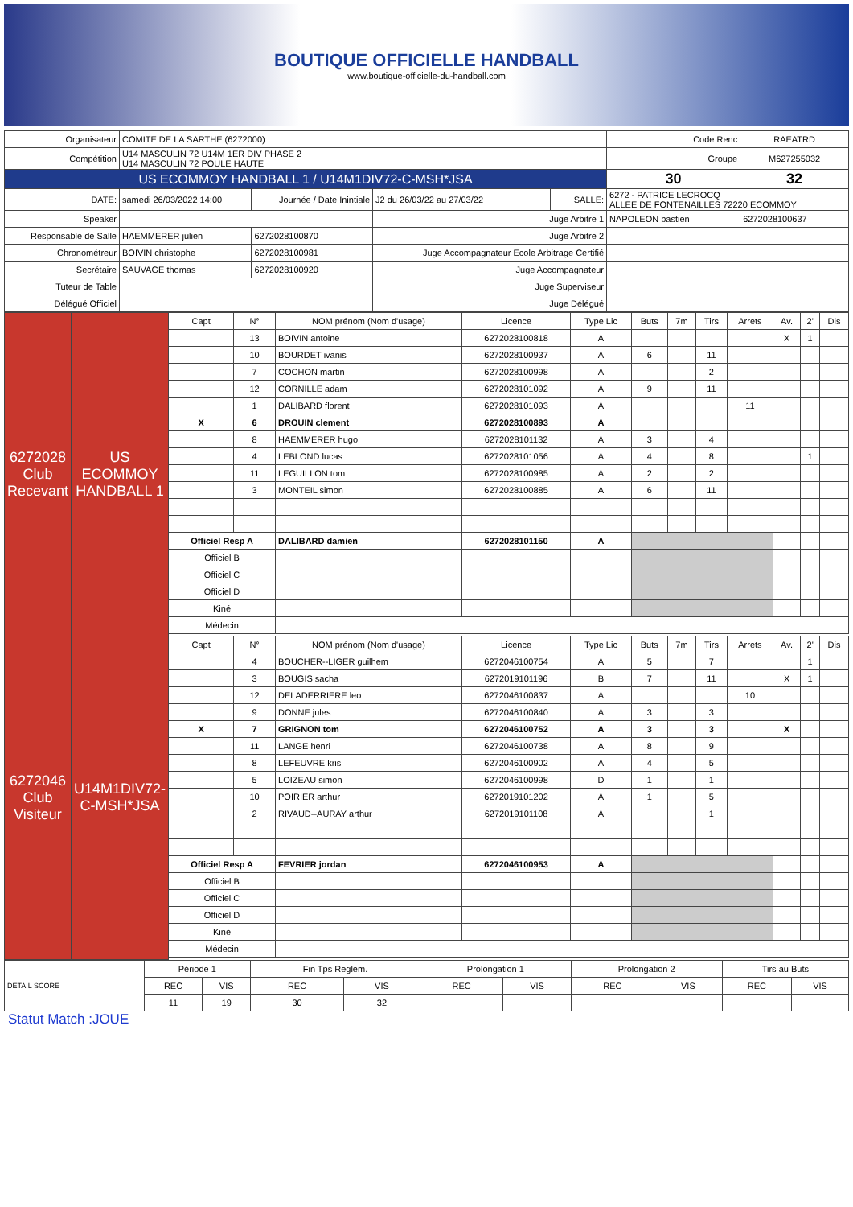BOUTIQUE OFFICIELLE HANDBALL
www.boutique-officielle-du-handball.com
| Organisateur | COMITE DE LA SARTHE (6272000) | | | | | Code Renc | RAEATRD |
| Compétition | U14 MASCULIN 72 U14M 1ER DIV PHASE 2 U14 MASCULIN 72 POULE HAUTE | | | | | Groupe | M627255032 |
| US ECOMMOY HANDBALL 1 / U14M1DIV72-C-MSH*JSA | | | | | | 30 | 32 |
| DATE: | samedi 26/03/2022 14:00 | Journée / Date Inintiale | J2 du 26/03/22 au 27/03/22 | SALLE: | 6272 - PATRICE LECROCQ ALLEE DE FONTENAILLES 72220 ECOMMOY | | |
| Speaker | | | Juge Arbitre 1 | | NAPOLEON bastien | | 6272028100637 |
| Responsable de Salle | HAEMMERER julien | 6272028100870 | Juge Arbitre 2 | | | | |
| Chronométreur | BOIVIN christophe | 6272028100981 | Juge Accompagnateur Ecole Arbitrage Certifié | | | | |
| Secrétaire | SAUVAGE thomas | 6272028100920 | Juge Accompagnateur | | | | |
| Tuteur de Table | | | Juge Superviseur | | | | |
| Délégué Officiel | | | Juge Délégué | | | | |
| 6272028 Club Recevant | US ECOMMOY HANDBALL 1 | Capt | N° | NOM prénom (Nom d'usage) | Licence | Type Lic | Buts | 7m | Tirs | Arrets | Av. | 2' | Dis |
| | | | 13 | BOIVIN antoine | 6272028100818 | A | | | | | X | 1 | |
| | | | 10 | BOURDET ivanis | 6272028100937 | A | 6 | | 11 | | | | |
| | | | 7 | COCHON martin | 6272028100998 | A | | | 2 | | | | |
| | | | 12 | CORNILLE adam | 6272028101092 | A | 9 | | 11 | | | | |
| | | | 1 | DALIBARD florent | 6272028101093 | A | | | | 11 | | | |
| | | X | 6 | DROUIN clement | 6272028100893 | A | | | | | | | |
| | | | 8 | HAEMMERER hugo | 6272028101132 | A | 3 | | 4 | | | | |
| | | | 4 | LEBLOND lucas | 6272028101056 | A | 4 | | 8 | | | 1 | |
| | | | 11 | LEGUILLON tom | 6272028100985 | A | 2 | | 2 | | | | |
| | | | 3 | MONTEIL simon | 6272028100885 | A | 6 | | 11 | | | | |
| | | Officiel Resp A | | DALIBARD damien | 6272028101150 | A | | | | | | | |
| | | Officiel B | | | | | | | | | | | |
| | | Officiel C | | | | | | | | | | | |
| | | Officiel D | | | | | | | | | | | |
| | | Kiné | | | | | | | | | | | |
| | | Médecin | | | | | | | | | | | |
| 6272046 Club Visiteur | U14M1DIV72-C-MSH*JSA | Capt | N° | NOM prénom (Nom d'usage) | Licence | Type Lic | Buts | 7m | Tirs | Arrets | Av. | 2' | Dis |
| | | | 4 | BOUCHER--LIGER guilhem | 6272046100754 | A | 5 | | 7 | | | 1 | |
| | | | 3 | BOUGIS sacha | 6272019101196 | B | 7 | | 11 | | X | 1 | |
| | | | 12 | DELADERRIERE leo | 6272046100837 | A | | | | 10 | | | |
| | | | 9 | DONNE jules | 6272046100840 | A | 3 | | 3 | | | | |
| | | X | 7 | GRIGNON tom | 6272046100752 | A | 3 | | 3 | | X | | |
| | | | 11 | LANGE henri | 6272046100738 | A | 8 | | 9 | | | | |
| | | | 8 | LEFEUVRE kris | 6272046100902 | A | 4 | | 5 | | | | |
| | | | 5 | LOIZEAU simon | 6272046100998 | D | 1 | | 1 | | | | |
| | | | 10 | POIRIER arthur | 6272019101202 | A | 1 | | 5 | | | | |
| | | | 2 | RIVAUD--AURAY arthur | 6272019101108 | A | | | 1 | | | | |
| | | Officiel Resp A | | FEVRIER jordan | 6272046100953 | A | | | | | | | |
| | | Officiel B | | | | | | | | | | | |
| | | Officiel C | | | | | | | | | | | |
| | | Officiel D | | | | | | | | | | | |
| | | Kiné | | | | | | | | | | | |
| | | Médecin | | | | | | | | | | | |
| DETAIL SCORE | Période 1 | | Fin Tps Reglem. | | Prolongation 1 | | Prolongation 2 | | Tirs au Buts | |
| | REC | VIS | REC | VIS | REC | VIS | REC | VIS | REC | VIS |
| | 11 | 19 | 30 | 32 | | | | | | |
Statut Match :JOUE